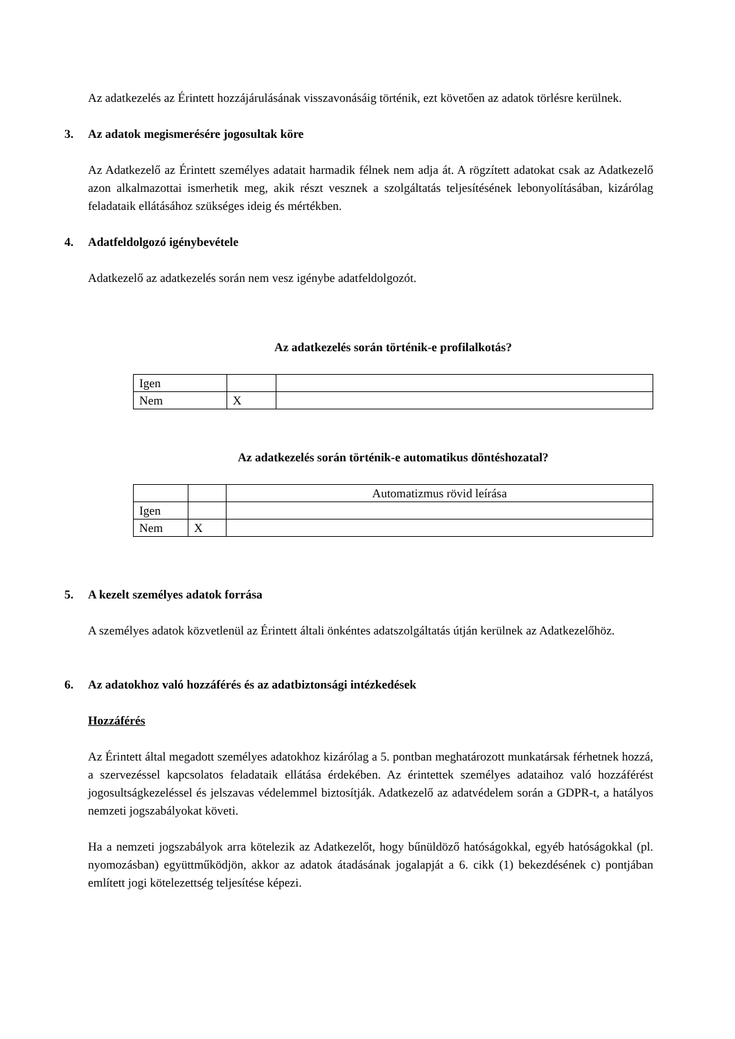Az adatkezelés az Érintett hozzájárulásának visszavonásáig történik, ezt követően az adatok törlésre kerülnek.
3. Az adatok megismerésére jogosultak köre
Az Adatkezelő az Érintett személyes adatait harmadik félnek nem adja át. A rögzített adatokat csak az Adatkezelő azon alkalmazottai ismerhetik meg, akik részt vesznek a szolgáltatás teljesítésének lebonyolításában, kizárólag feladataik ellátásához szükséges ideig és mértékben.
4. Adatfeldolgozó igénybevétele
Adatkezelő az adatkezelés során nem vesz igénybe adatfeldolgozót.
Az adatkezelés során történik-e profilalkotás?
| Igen | | |
| Nem | X | |
Az adatkezelés során történik-e automatikus döntéshozatal?
| | | Automatizmus rövid leírása |
| Igen | | |
| Nem | X | |
5. A kezelt személyes adatok forrása
A személyes adatok közvetlenül az Érintett általi önkéntes adatszolgáltatás útján kerülnek az Adatkezelőhöz.
6. Az adatokhoz való hozzáférés és az adatbiztonsági intézkedések
Hozzáférés
Az Érintett által megadott személyes adatokhoz kizárólag a 5. pontban meghatározott munkatársak férhetnek hozzá, a szervezéssel kapcsolatos feladataik ellátása érdekében. Az érintettek személyes adataihoz való hozzáférést jogosultságkezeléssel és jelszavas védelemmel biztosítják. Adatkezelő az adatvédelem során a GDPR-t, a hatályos nemzeti jogszabályokat követi.
Ha a nemzeti jogszabályok arra kötelezik az Adatkezelőt, hogy bűnüldöző hatóságokkal, egyéb hatóságokkal (pl. nyomozásban) együttműködjön, akkor az adatok átadásának jogalapját a 6. cikk (1) bekezdésének c) pontjában említett jogi kötelezettség teljesítése képezi.